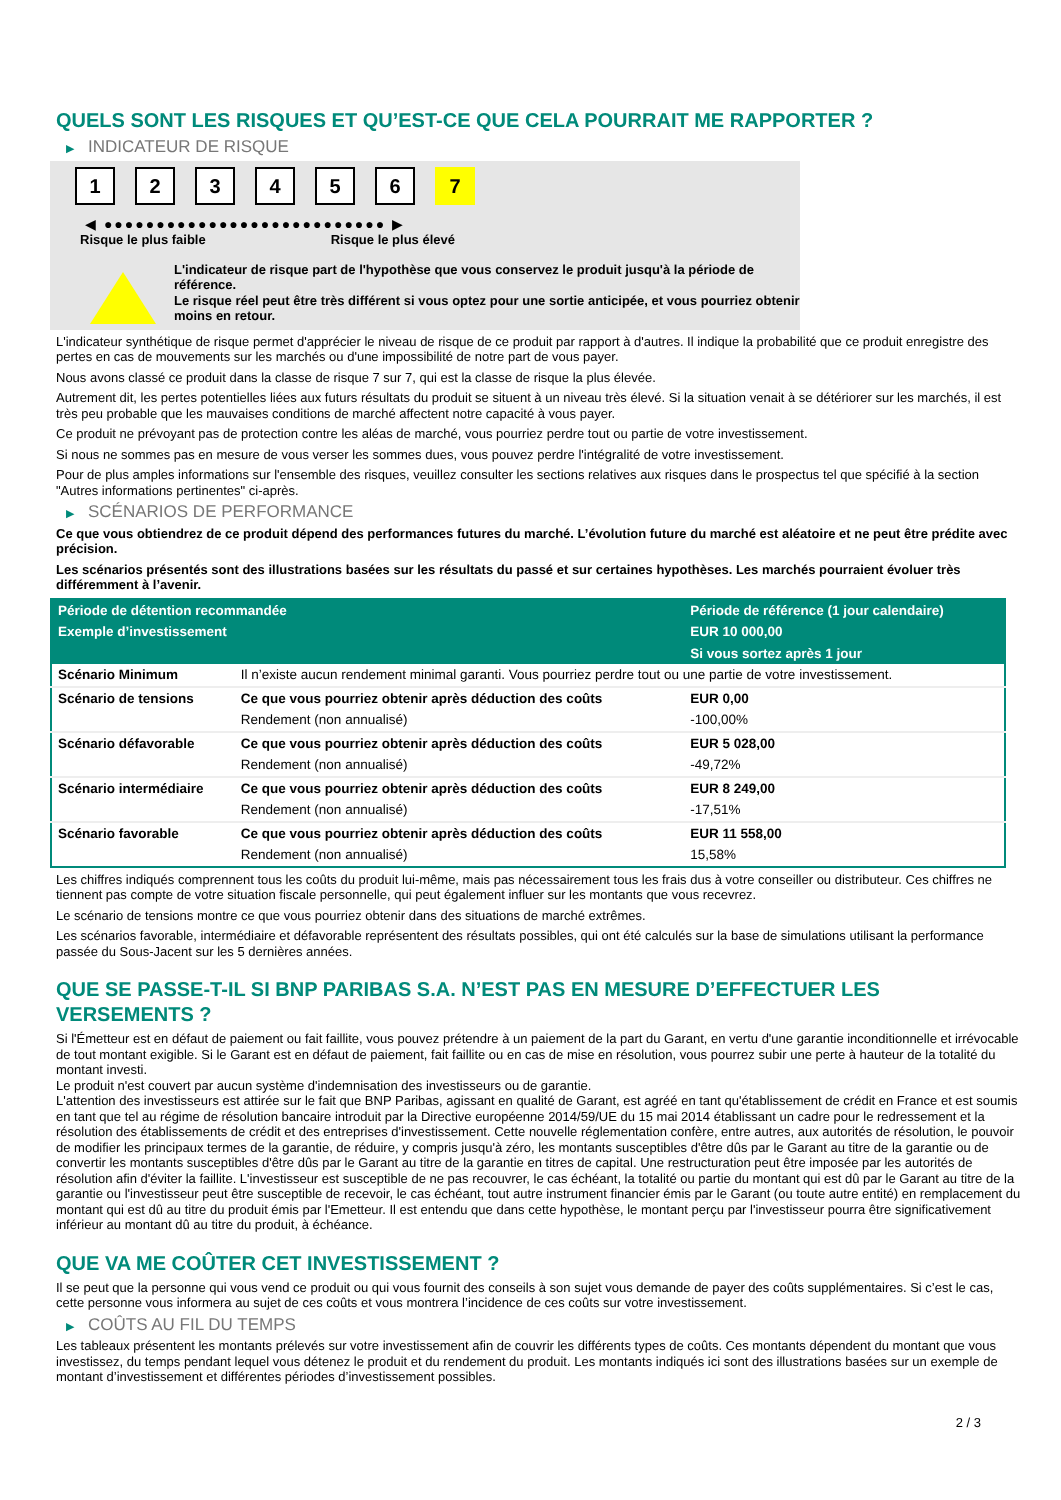QUELS SONT LES RISQUES ET QU’EST-CE QUE CELA POURRAIT ME RAPPORTER ?
▶ INDICATEUR DE RISQUE
1 2 3 4 5 6 7
◀ ●●●●●●●●●●●●●●●●●●●●●●●●●●● ▶
Risque le plus faible Risque le plus élevé
L'indicateur de risque part de l'hypothèse que vous conservez le produit jusqu'à la période de référence.
Le risque réel peut être très différent si vous optez pour une sortie anticipée, et vous pourriez obtenir moins en retour.
L'indicateur synthétique de risque permet d'apprécier le niveau de risque de ce produit par rapport à d'autres. Il indique la probabilité que ce produit enregistre des pertes en cas de mouvements sur les marchés ou d'une impossibilité de notre part de vous payer.
Nous avons classé ce produit dans la classe de risque 7 sur 7, qui est la classe de risque la plus élevée.
Autrement dit, les pertes potentielles liées aux futurs résultats du produit se situent à un niveau très élevé. Si la situation venait à se détériorer sur les marchés, il est très peu probable que les mauvaises conditions de marché affectent notre capacité à vous payer.
Ce produit ne prévoyant pas de protection contre les aléas de marché, vous pourriez perdre tout ou partie de votre investissement.
Si nous ne sommes pas en mesure de vous verser les sommes dues, vous pouvez perdre l'intégralité de votre investissement.
Pour de plus amples informations sur l'ensemble des risques, veuillez consulter les sections relatives aux risques dans le prospectus tel que spécifié à la section "Autres informations pertinentes" ci-après.
▶ SCÉNARIOS DE PERFORMANCE
Ce que vous obtiendrez de ce produit dépend des performances futures du marché. L’évolution future du marché est aléatoire et ne peut être prédite avec précision.
Les scénarios présentés sont des illustrations basées sur les résultats du passé et sur certaines hypothèses. Les marchés pourraient évoluer très différemment à l’avenir.
| Période de détention recommandée | | Période de référence (1 jour calendaire) |
| --- | --- | --- |
| Exemple d’investissement | | EUR 10 000,00 |
| | | Si vous sortez après 1 jour |
| Scénario Minimum | Il n’existe aucun rendement minimal garanti. Vous pourriez perdre tout ou une partie de votre investissement. | |
| Scénario de tensions | Ce que vous pourriez obtenir après déduction des coûts | EUR 0,00 |
| | Rendement (non annualisé) | -100,00% |
| Scénario défavorable | Ce que vous pourriez obtenir après déduction des coûts | EUR 5 028,00 |
| | Rendement (non annualisé) | -49,72% |
| Scénario intermédiaire | Ce que vous pourriez obtenir après déduction des coûts | EUR 8 249,00 |
| | Rendement (non annualisé) | -17,51% |
| Scénario favorable | Ce que vous pourriez obtenir après déduction des coûts | EUR 11 558,00 |
| | Rendement (non annualisé) | 15,58% |
Les chiffres indiqués comprennent tous les coûts du produit lui-même, mais pas nécessairement tous les frais dus à votre conseiller ou distributeur. Ces chiffres ne tiennent pas compte de votre situation fiscale personnelle, qui peut également influer sur les montants que vous recevrez.
Le scénario de tensions montre ce que vous pourriez obtenir dans des situations de marché extrêmes.
Les scénarios favorable, intermédiaire et défavorable représentent des résultats possibles, qui ont été calculés sur la base de simulations utilisant la performance passée du Sous-Jacent sur les 5 dernières années.
QUE SE PASSE-T-IL SI BNP PARIBAS S.A. N’EST PAS EN MESURE D’EFFECTUER LES VERSEMENTS ?
Si l'Émetteur est en défaut de paiement ou fait faillite, vous pouvez prétendre à un paiement de la part du Garant, en vertu d'une garantie inconditionnelle et irrévocable de tout montant exigible. Si le Garant est en défaut de paiement, fait faillite ou en cas de mise en résolution, vous pourrez subir une perte à hauteur de la totalité du montant investi.
Le produit n'est couvert par aucun système d'indemnisation des investisseurs ou de garantie.
L'attention des investisseurs est attirée sur le fait que BNP Paribas, agissant en qualité de Garant, est agréé en tant qu'établissement de crédit en France et est soumis en tant que tel au régime de résolution bancaire introduit par la Directive européenne 2014/59/UE du 15 mai 2014 établissant un cadre pour le redressement et la résolution des établissements de crédit et des entreprises d'investissement. Cette nouvelle réglementation confère, entre autres, aux autorités de résolution, le pouvoir de modifier les principaux termes de la garantie, de réduire, y compris jusqu'à zéro, les montants susceptibles d'être dûs par le Garant au titre de la garantie ou de convertir les montants susceptibles d'être dûs par le Garant au titre de la garantie en titres de capital. Une restructuration peut être imposée par les autorités de résolution afin d'éviter la faillite. L'investisseur est susceptible de ne pas recouvrer, le cas échéant, la totalité ou partie du montant qui est dû par le Garant au titre de la garantie ou l'investisseur peut être susceptible de recevoir, le cas échéant, tout autre instrument financier émis par le Garant (ou toute autre entité) en remplacement du montant qui est dû au titre du produit émis par l'Emetteur. Il est entendu que dans cette hypothèse, le montant perçu par l'investisseur pourra être significativement inférieur au montant dû au titre du produit, à échéance.
QUE VA ME COÛTER CET INVESTISSEMENT ?
Il se peut que la personne qui vous vend ce produit ou qui vous fournit des conseils à son sujet vous demande de payer des coûts supplémentaires. Si c’est le cas, cette personne vous informera au sujet de ces coûts et vous montrera l’incidence de ces coûts sur votre investissement.
▶ COÛTS AU FIL DU TEMPS
Les tableaux présentent les montants prélevés sur votre investissement afin de couvrir les différents types de coûts. Ces montants dépendent du montant que vous investissez, du temps pendant lequel vous détenez le produit et du rendement du produit. Les montants indiqués ici sont des illustrations basées sur un exemple de montant d’investissement et différentes périodes d’investissement possibles.
2 / 3